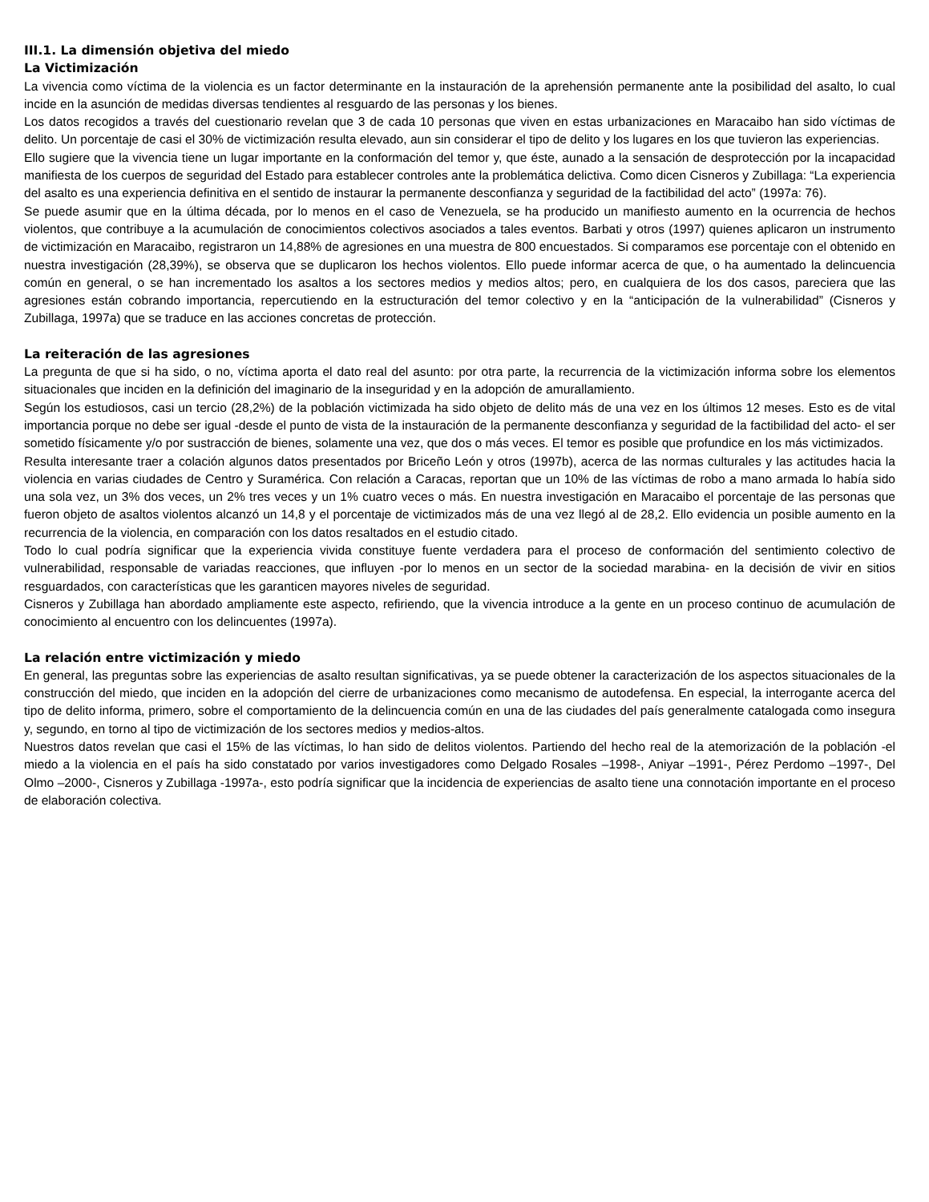III.1. La dimensión objetiva del miedo
La Victimización
La vivencia como víctima de la violencia es un factor determinante en la instauración de la aprehensión permanente ante la posibilidad del asalto, lo cual incide en la asunción de medidas diversas tendientes al resguardo de las personas y los bienes.
Los datos recogidos a través del cuestionario revelan que 3 de cada 10 personas que viven en estas urbanizaciones en Maracaibo han sido víctimas de delito. Un porcentaje de casi el 30% de victimización resulta elevado, aun sin considerar el tipo de delito y los lugares en los que tuvieron las experiencias.
Ello sugiere que la vivencia tiene un lugar importante en la conformación del temor y, que éste, aunado a la sensación de desprotección por la incapacidad manifiesta de los cuerpos de seguridad del Estado para establecer controles ante la problemática delictiva. Como dicen Cisneros y Zubillaga: “La experiencia del asalto es una experiencia definitiva en el sentido de instaurar la permanente desconfianza y seguridad de la factibilidad del acto” (1997a: 76).
Se puede asumir que en la última década, por lo menos en el caso de Venezuela, se ha producido un manifiesto aumento en la ocurrencia de hechos violentos, que contribuye a la acumulación de conocimientos colectivos asociados a tales eventos. Barbati y otros (1997) quienes aplicaron un instrumento de victimización en Maracaibo, registraron un 14,88% de agresiones en una muestra de 800 encuestados. Si comparamos ese porcentaje con el obtenido en nuestra investigación (28,39%), se observa que se duplicaron los hechos violentos. Ello puede informar acerca de que, o ha aumentado la delincuencia común en general, o se han incrementado los asaltos a los sectores medios y medios altos; pero, en cualquiera de los dos casos, pareciera que las agresiones están cobrando importancia, repercutiendo en la estructuración del temor colectivo y en la “anticipación de la vulnerabilidad” (Cisneros y Zubillaga, 1997a) que se traduce en las acciones concretas de protección.
La reiteración de las agresiones
La pregunta de que si ha sido, o no, víctima aporta el dato real del asunto: por otra parte, la recurrencia de la victimización informa sobre los elementos situacionales que inciden en la definición del imaginario de la inseguridad y en la adopción de amurallamiento.
Según los estudiosos, casi un tercio (28,2%) de la población victimizada ha sido objeto de delito más de una vez en los últimos 12 meses. Esto es de vital importancia porque no debe ser igual -desde el punto de vista de la instauración de la permanente desconfianza y seguridad de la factibilidad del acto- el ser sometido físicamente y/o por sustracción de bienes, solamente una vez, que dos o más veces. El temor es posible que profundice en los más victimizados.
Resulta interesante traer a colación algunos datos presentados por Briceño León y otros (1997b), acerca de las normas culturales y las actitudes hacia la violencia en varias ciudades de Centro y Suramérica. Con relación a Caracas, reportan que un 10% de las víctimas de robo a mano armada lo había sido una sola vez, un 3% dos veces, un 2% tres veces y un 1% cuatro veces o más. En nuestra investigación en Maracaibo el porcentaje de las personas que fueron objeto de asaltos violentos alcanzó un 14,8 y el porcentaje de victimizados más de una vez llegó al de 28,2. Ello evidencia un posible aumento en la recurrencia de la violencia, en comparación con los datos resaltados en el estudio citado.
Todo lo cual podría significar que la experiencia vivida constituye fuente verdadera para el proceso de conformación del sentimiento colectivo de vulnerabilidad, responsable de variadas reacciones, que influyen -por lo menos en un sector de la sociedad marabina- en la decisión de vivir en sitios resguardados, con características que les garanticen mayores niveles de seguridad.
Cisneros y Zubillaga han abordado ampliamente este aspecto, refiriendo, que la vivencia introduce a la gente en un proceso continuo de acumulación de conocimiento al encuentro con los delincuentes (1997a).
La relación entre victimización y miedo
En general, las preguntas sobre las experiencias de asalto resultan significativas, ya se puede obtener la caracterización de los aspectos situacionales de la construcción del miedo, que inciden en la adopción del cierre de urbanizaciones como mecanismo de autodefensa. En especial, la interrogante acerca del tipo de delito informa, primero, sobre el comportamiento de la delincuencia común en una de las ciudades del país generalmente catalogada como insegura y, segundo, en torno al tipo de victimización de los sectores medios y medios-altos.
Nuestros datos revelan que casi el 15% de las víctimas, lo han sido de delitos violentos. Partiendo del hecho real de la atemorización de la población -el miedo a la violencia en el país ha sido constatado por varios investigadores como Delgado Rosales –1998-, Aniyar –1991-, Pérez Perdomo –1997-, Del Olmo –2000-, Cisneros y Zubillaga -1997a-, esto podría significar que la incidencia de experiencias de asalto tiene una connotación importante en el proceso de elaboración colectiva.